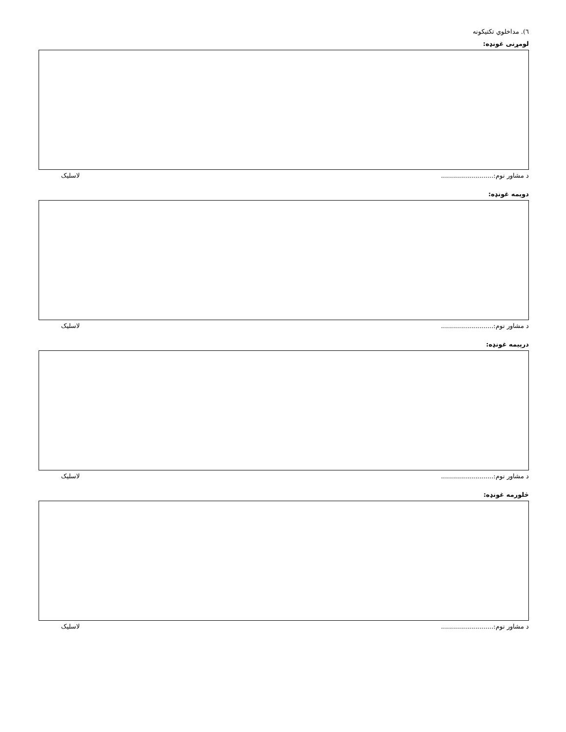٦). مداخلوي تکتيکونه
لومړنی غونډه:
د مشاور نوم:.......................... لاسليک
دويمه غونډه:
د مشاور نوم:.......................... لاسليک
درېيمه غونډه:
د مشاور نوم:.......................... لاسليک
څلورمه غونډه:
د مشاور نوم:.......................... لاسليک